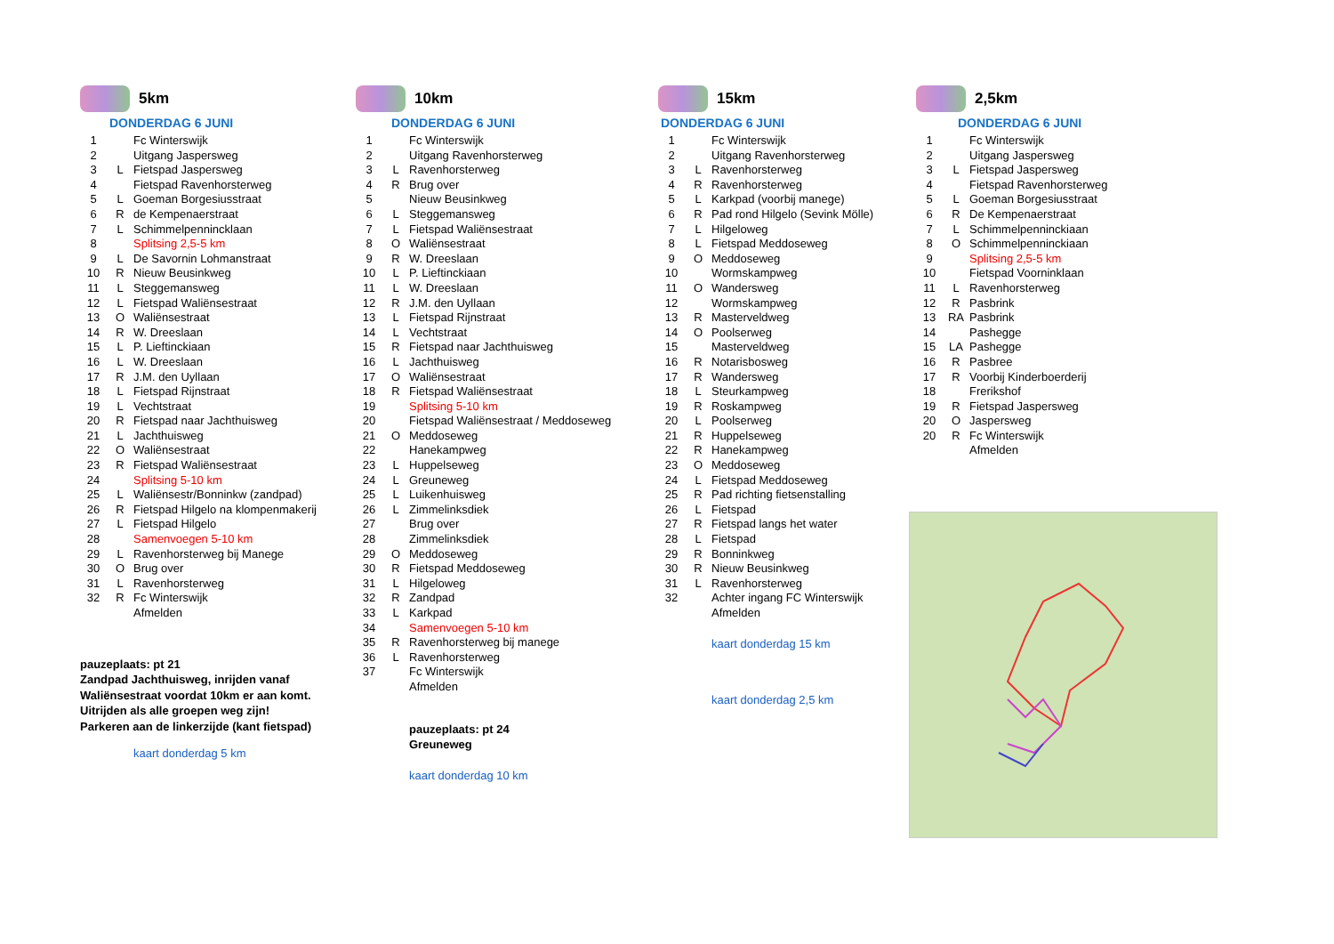5km
DONDERDAG 6 JUNI
| 1 | | Fc Winterswijk |
| 2 | | Uitgang Jaspersweg |
| 3 | L | Fietspad Jaspersweg |
| 4 | | Fietspad Ravenhorsterweg |
| 5 | L | Goeman Borgesiusstraat |
| 6 | R | de Kempenaerstraat |
| 7 | L | Schimmelpennincklaan |
| 8 | | Splitsing 2,5-5 km |
| 9 | L | De Savornin Lohmanstraat |
| 10 | R | Nieuw Beusinkweg |
| 11 | L | Steggemansweg |
| 12 | L | Fietspad Waliënsestraat |
| 13 | O | Waliënsestraat |
| 14 | R | W. Dreeslaan |
| 15 | L | P. Lieftinckiaan |
| 16 | L | W. Dreeslaan |
| 17 | R | J.M. den Uyllaan |
| 18 | L | Fietspad Rijnstraat |
| 19 | L | Vechtstraat |
| 20 | R | Fietspad naar Jachthuisweg |
| 21 | L | Jachthuisweg |
| 22 | O | Waliënsestraat |
| 23 | R | Fietspad Waliënsestraat |
| 24 | | Splitsing 5-10 km |
| 25 | L | Waliënsestr/Bonninkw (zandpad) |
| 26 | R | Fietspad Hilgelo na klompenmakerij |
| 27 | L | Fietspad Hilgelo |
| 28 | | Samenvoegen 5-10 km |
| 29 | L | Ravenhorsterweg bij Manege |
| 30 | O | Brug over |
| 31 | L | Ravenhorsterweg |
| 32 | R | Fc Winterswijk |
| | | Afmelden |
pauzeplaats: pt 21
Zandpad Jachthuisweg, inrijden vanaf
Waliënsestraat voordat 10km er aan komt.
Uitrijden als alle groepen weg zijn!
Parkeren aan de linkerzijde (kant fietspad)
kaart donderdag 5 km
10km
DONDERDAG 6 JUNI
| 1 | | Fc Winterswijk |
| 2 | | Uitgang Ravenhorsterweg |
| 3 | L | Ravenhorsterweg |
| 4 | R | Brug over |
| 5 | | Nieuw Beusinkweg |
| 6 | L | Steggemansweg |
| 7 | L | Fietspad Waliënsestraat |
| 8 | O | Waliënsestraat |
| 9 | R | W. Dreeslaan |
| 10 | L | P. Lieftinckiaan |
| 11 | L | W. Dreeslaan |
| 12 | R | J.M. den Uyllaan |
| 13 | L | Fietspad Rijnstraat |
| 14 | L | Vechtstraat |
| 15 | R | Fietspad naar Jachthuisweg |
| 16 | L | Jachthuisweg |
| 17 | O | Waliënsestraat |
| 18 | R | Fietspad Waliënsestraat |
| 19 | | Splitsing 5-10 km |
| 20 | | Fietspad Waliënsestraat / Meddoseweg |
| 21 | O | Meddoseweg |
| 22 | | Hanekampweg |
| 23 | L | Huppelseweg |
| 24 | L | Greuneweg |
| 25 | L | Luikenhuisweg |
| 26 | L | Zimmelinksdiek |
| 27 | | Brug over |
| 28 | | Zimmelinksdiek |
| 29 | O | Meddoseweg |
| 30 | R | Fietspad Meddoseweg |
| 31 | L | Hilgeloweg |
| 32 | R | Zandpad |
| 33 | L | Karkpad |
| 34 | | Samenvoegen 5-10 km |
| 35 | R | Ravenhorsterweg bij manege |
| 36 | L | Ravenhorsterweg |
| 37 | | Fc Winterswijk |
| | | Afmelden |
pauzeplaats: pt 24
Greuneweg
kaart donderdag 10 km
15km
DONDERDAG 6 JUNI
| 1 | | Fc Winterswijk |
| 2 | | Uitgang Ravenhorsterweg |
| 3 | L | Ravenhorsterweg |
| 4 | R | Ravenhorsterweg |
| 5 | L | Karkpad (voorbij manege) |
| 6 | R | Pad rond Hilgelo (Sevink Mölle) |
| 7 | L | Hilgeloweg |
| 8 | L | Fietspad Meddoseweg |
| 9 | O | Meddoseweg |
| 10 | | Wormskampweg |
| 11 | O | Wandersweg |
| 12 | | Wormskampweg |
| 13 | R | Masterveldweg |
| 14 | O | Poolserweg |
| 15 | | Masterveldweg |
| 16 | R | Notarisbosweg |
| 17 | R | Wandersweg |
| 18 | L | Steurkampweg |
| 19 | R | Roskampweg |
| 20 | L | Poolserweg |
| 21 | R | Huppelseweg |
| 22 | R | Hanekampweg |
| 23 | O | Meddoseweg |
| 24 | L | Fietspad Meddoseweg |
| 25 | R | Pad richting fietsenstalling |
| 26 | L | Fietspad |
| 27 | R | Fietspad langs het water |
| 28 | L | Fietspad |
| 29 | R | Bonninkweg |
| 30 | R | Nieuw Beusinkweg |
| 31 | L | Ravenhorsterweg |
| 32 | | Achter ingang FC Winterswijk |
| | | Afmelden |
kaart donderdag 15 km
kaart donderdag 2,5 km
2,5km
DONDERDAG 6 JUNI
| 1 | | Fc Winterswijk |
| 2 | | Uitgang Jaspersweg |
| 3 | L | Fietspad Jaspersweg |
| 4 | | Fietspad Ravenhorsterweg |
| 5 | L | Goeman Borgesiusstraat |
| 6 | R | De Kempenaerstraat |
| 7 | L | Schimmelpenninckiaan |
| 8 | O | Schimmelpenninckiaan |
| 9 | | Splitsing 2,5-5 km |
| 10 | | Fietspad Voorninklaan |
| 11 | L | Ravenhorsterweg |
| 12 | R | Pasbrink |
| 13 | RA | Pasbrink |
| 14 | | Pashegge |
| 15 | LA | Pashegge |
| 16 | R | Pasbree |
| 17 | R | Voorbij Kinderboerderij |
| 18 | | Frerikshof |
| 19 | R | Fietspad Jaspersweg |
| 20 | O | Jaspersweg |
| 20 | R | Fc Winterswijk |
| | | Afmelden |